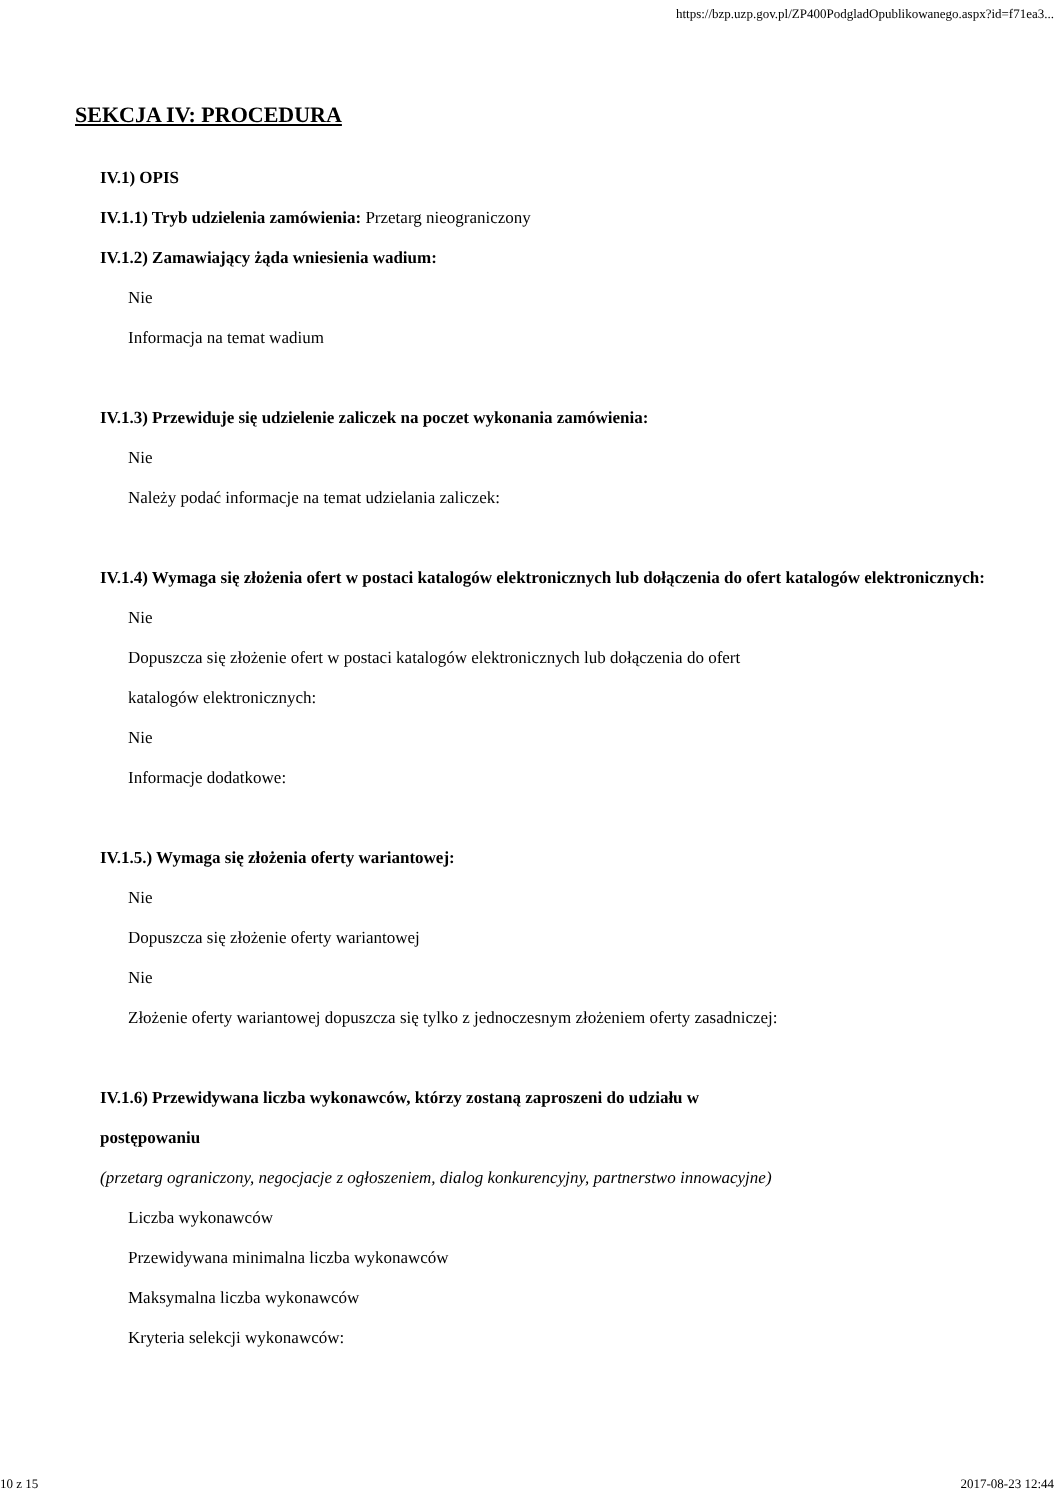https://bzp.uzp.gov.pl/ZP400PodgladOpublikowanego.aspx?id=f71ea3...
SEKCJA IV: PROCEDURA
IV.1) OPIS
IV.1.1) Tryb udzielenia zamówienia: Przetarg nieograniczony
IV.1.2) Zamawiający żąda wniesienia wadium:
Nie
Informacja na temat wadium
IV.1.3) Przewiduje się udzielenie zaliczek na poczet wykonania zamówienia:
Nie
Należy podać informacje na temat udzielania zaliczek:
IV.1.4) Wymaga się złożenia ofert w postaci katalogów elektronicznych lub dołączenia do ofert katalogów elektronicznych:
Nie
Dopuszcza się złożenie ofert w postaci katalogów elektronicznych lub dołączenia do ofert
katalogów elektronicznych:
Nie
Informacje dodatkowe:
IV.1.5.) Wymaga się złożenia oferty wariantowej:
Nie
Dopuszcza się złożenie oferty wariantowej
Nie
Złożenie oferty wariantowej dopuszcza się tylko z jednoczesnym złożeniem oferty zasadniczej:
IV.1.6) Przewidywana liczba wykonawców, którzy zostaną zaproszeni do udziału w
postępowaniu
(przetarg ograniczony, negocjacje z ogłoszeniem, dialog konkurencyjny, partnerstwo innowacyjne)
Liczba wykonawców
Przewidywana minimalna liczba wykonawców
Maksymalna liczba wykonawców
Kryteria selekcji wykonawców:
10 z 15 2017-08-23 12:44